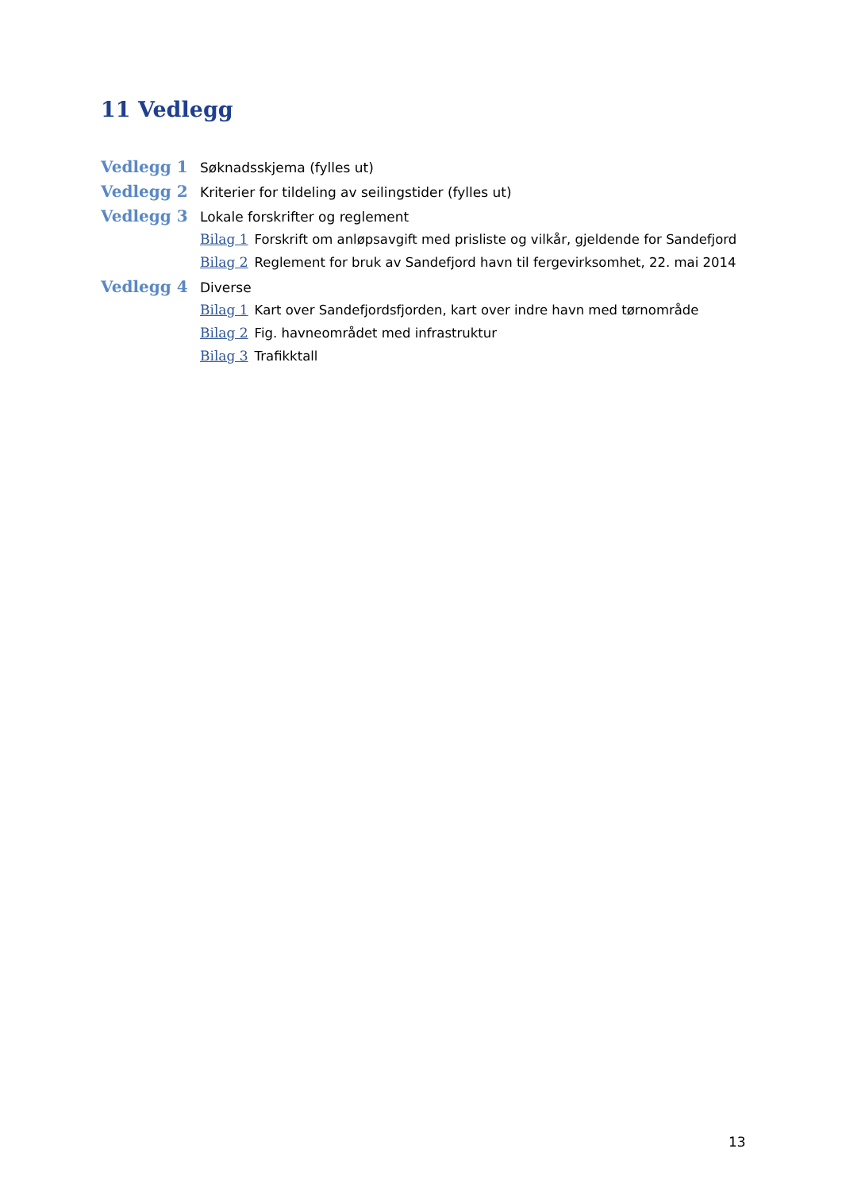11 Vedlegg
Vedlegg 1 Søknadsskjema (fylles ut)
Vedlegg 2 Kriterier for tildeling av seilingstider (fylles ut)
Vedlegg 3 Lokale forskrifter og reglement
Bilag 1 Forskrift om anløpsavgift med prisliste og vilkår, gjeldende for Sandefjord
Bilag 2 Reglement for bruk av Sandefjord havn til fergevirksomhet, 22. mai 2014
Vedlegg 4 Diverse
Bilag 1 Kart over Sandefjordsfjorden, kart over indre havn med tørnområde
Bilag 2 Fig. havneområdet med infrastruktur
Bilag 3 Trafikktall
13